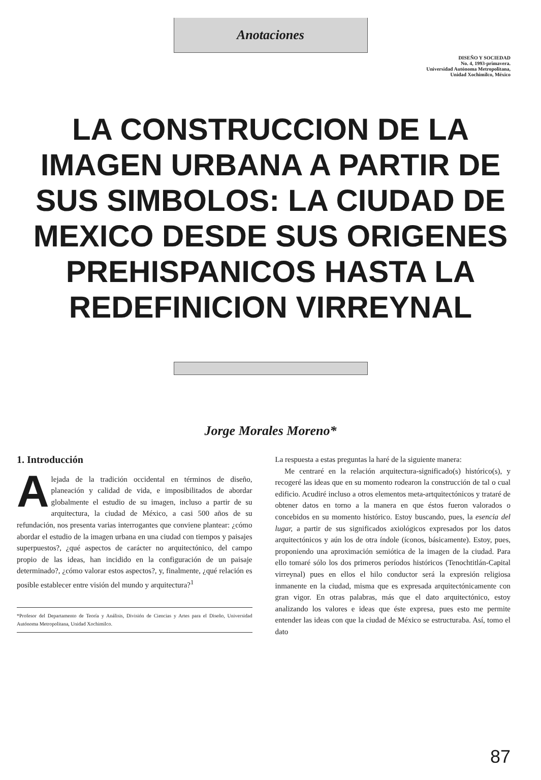Anotaciones
DISEÑO Y SOCIEDAD
No. 4, 1993-primavera.
Universidad Autónoma Metropolitana,
Unidad Xochimilco, México
LA CONSTRUCCION DE LA IMAGEN URBANA A PARTIR DE SUS SIMBOLOS: LA CIUDAD DE MEXICO DESDE SUS ORIGENES PREHISPANICOS HASTA LA REDEFINICION VIRREYNAL
Jorge Morales Moreno*
1. Introducción
Alejada de la tradición occidental en términos de diseño, planeación y calidad de vida, e imposibilitados de abordar globalmente el estudio de su imagen, incluso a partir de su arquitectura, la ciudad de México, a casi 500 años de su refundación, nos presenta varias interrogantes que conviene plantear: ¿cómo abordar el estudio de la imagen urbana en una ciudad con tiempos y paisajes superpuestos?, ¿qué aspectos de carácter no arquitectónico, del campo propio de las ideas, han incidido en la configuración de un paisaje determinado?, ¿cómo valorar estos aspectos?, y, finalmente, ¿qué relación es posible establecer entre visión del mundo y arquitectura?<sup>1</sup>
*Profesor del Departamento de Teoría y Análisis, División de Ciencias y Artes para el Diseño, Universidad Autónoma Metropolitana, Unidad Xochimilco.
La respuesta a estas preguntas la haré de la siguiente manera:
Me centraré en la relación arquitectura-significado(s) histórico(s), y recogeré las ideas que en su momento rodearon la construcción de tal o cual edificio. Acudiré incluso a otros elementos meta-artquitectónicos y trataré de obtener datos en torno a la manera en que éstos fueron valorados o concebidos en su momento histórico. Estoy buscando, pues, la esencia del lugar, a partir de sus significados axiológicos expresados por los datos arquitectónicos y aún los de otra índole (íconos, básicamente). Estoy, pues, proponiendo una aproximación semiótica de la imagen de la ciudad. Para ello tomaré sólo los dos primeros períodos históricos (Tenochtitlán-Capital virreynal) pues en ellos el hilo conductor será la expresión religiosa inmanente en la ciudad, misma que es expresada arquitectónicamente con gran vigor. En otras palabras, más que el dato arquitectónico, estoy analizando los valores e ideas que éste expresa, pues esto me permite entender las ideas con que la ciudad de México se estructuraba. Así, tomo el dato
87